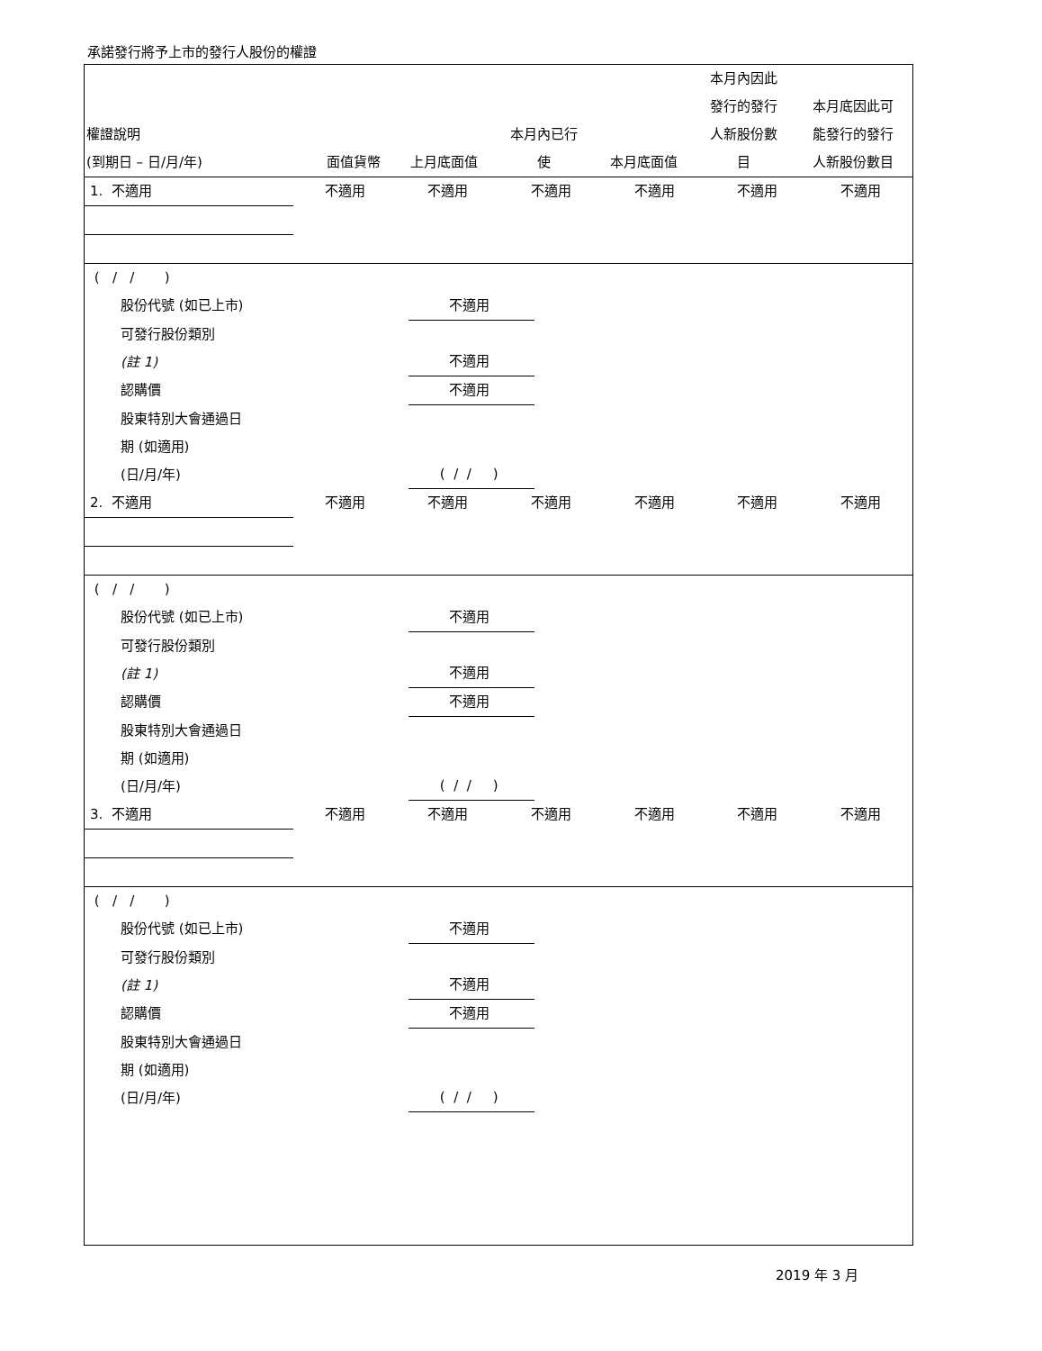承諾發行將予上市的發行人股份的權證
| 權證說明 (到期日 – 日/月/年) | 面值貨幣 | 上月底面值 | 本月內已行 使 | 本月底面值 | 本月內因此 發行的發行 人新股份數 目 | 本月底因此可 能發行的發行 人新股份數目 |
| --- | --- | --- | --- | --- | --- | --- |
| 1. 不適用 | 不適用 | 不適用 | 不適用 | 不適用 | 不適用 | 不適用 |
| ( / / ) | | | | | | |
| 股份代號 (如已上市) | 不適用 |
| 可發行股份類別 (註 1) | 不適用 |
| 認購價 | 不適用 |
| 股東特別大會通過日 期 (如適用) (日/月/年) | ( / / ) |
| 2. 不適用 | 不適用 | 不適用 | 不適用 | 不適用 | 不適用 | 不適用 |
| ( / / ) | | | | | | |
| 股份代號 (如已上市) | 不適用 |
| 可發行股份類別 (註 1) | 不適用 |
| 認購價 | 不適用 |
| 股東特別大會通過日 期 (如適用) (日/月/年) | ( / / ) |
| 3. 不適用 | 不適用 | 不適用 | 不適用 | 不適用 | 不適用 | 不適用 |
| ( / / ) | | | | | | |
| 股份代號 (如已上市) | 不適用 |
| 可發行股份類別 (註 1) | 不適用 |
| 認購價 | 不適用 |
| 股東特別大會通過日 期 (如適用) (日/月/年) | ( / / ) |
2019 年 3 月